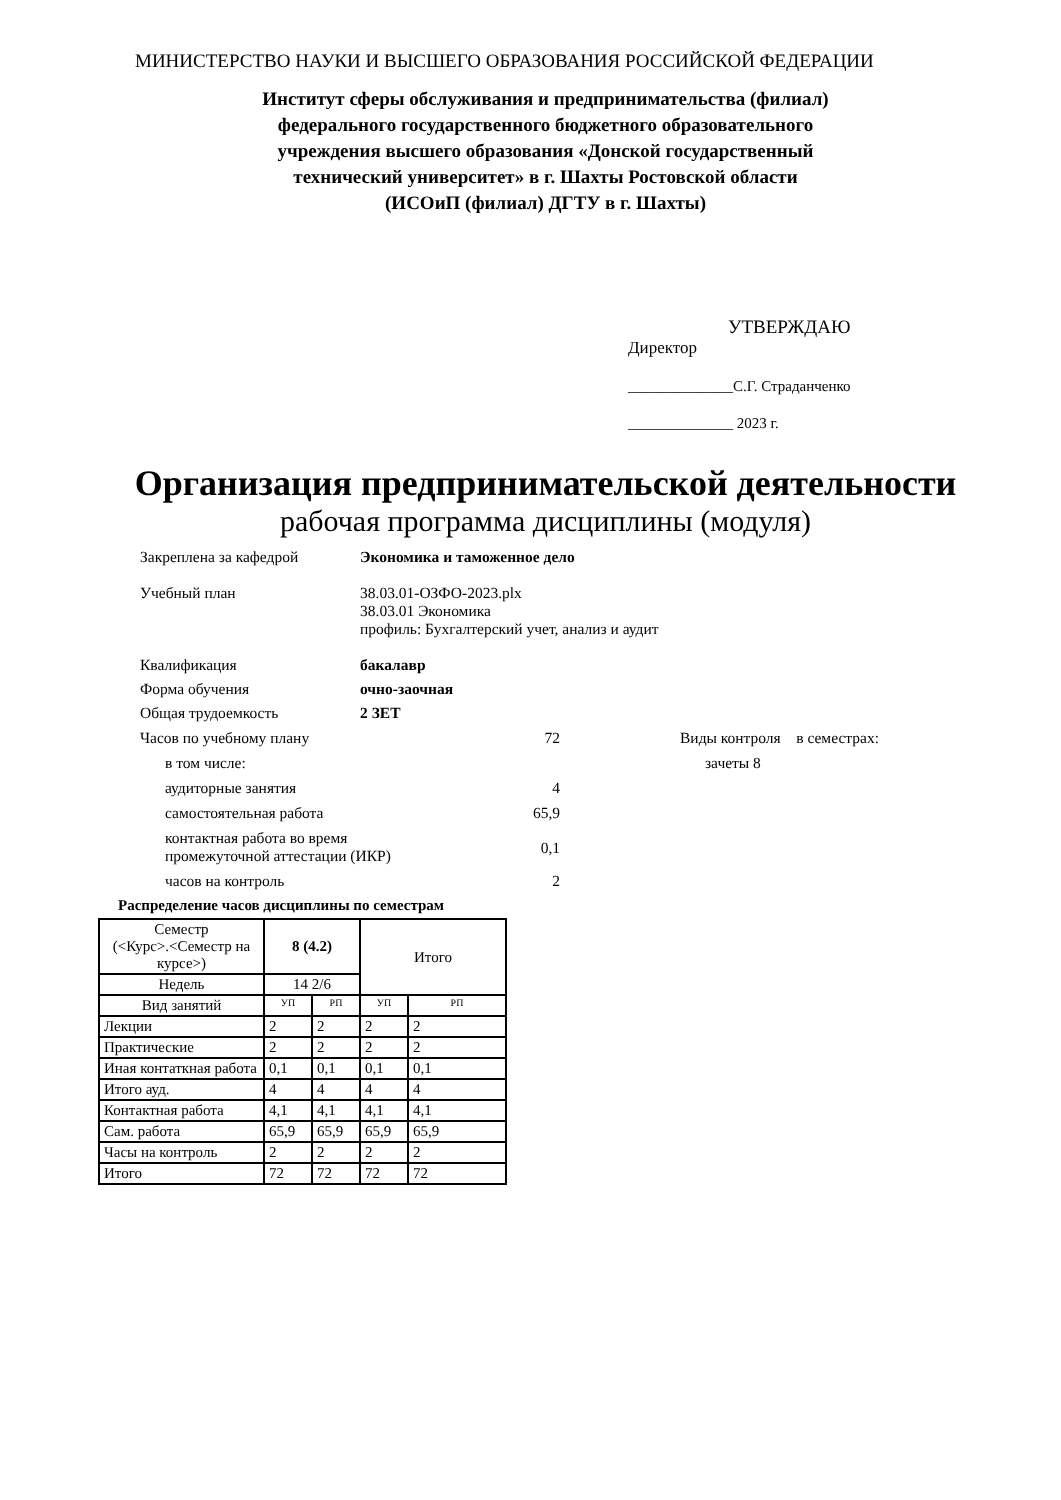МИНИСТЕРСТВО НАУКИ И ВЫСШЕГО ОБРАЗОВАНИЯ РОССИЙСКОЙ ФЕДЕРАЦИИ
Институт сферы обслуживания и предпринимательства (филиал)
федерального государственного бюджетного образовательного
учреждения высшего образования «Донской государственный
технический университет» в г. Шахты Ростовской области
(ИСОиП (филиал) ДГТУ в г. Шахты)
УТВЕРЖДАЮ
Директор
______________С.Г. Страданченко
______________ 2023 г.
Организация предпринимательской деятельности
рабочая программа дисциплины (модуля)
Закреплена за кафедрой Экономика и таможенное дело
Учебный план 38.03.01-ОЗФО-2023.plx
38.03.01 Экономика
профиль: Бухгалтерский учет, анализ и аудит
Квалификация бакалавр
Форма обучения очно-заочная
Общая трудоемкость 2 ЗЕТ
Часов по учебному плану 72 Виды контроля в семестрах:
в том числе: зачеты 8
аудиторные занятия 4
самостоятельная работа 65,9
контактная работа во время
промежуточной аттестации (ИКР)
0,1
часов на контроль 2
Распределение часов дисциплины по семестрам
| Семестр (<Курс>.<Семестр на курсе>) | 8 (4.2) | | Итого | |
| Недель | 14 2/6 | | | |
| Вид занятий | УП | РП | УП | РП |
| Лекции | 2 | 2 | 2 | 2 |
| Практические | 2 | 2 | 2 | 2 |
| Иная контаткная работа | 0,1 | 0,1 | 0,1 | 0,1 |
| Итого ауд. | 4 | 4 | 4 | 4 |
| Контактная работа | 4,1 | 4,1 | 4,1 | 4,1 |
| Сам. работа | 65,9 | 65,9 | 65,9 | 65,9 |
| Часы на контроль | 2 | 2 | 2 | 2 |
| Итого | 72 | 72 | 72 | 72 |